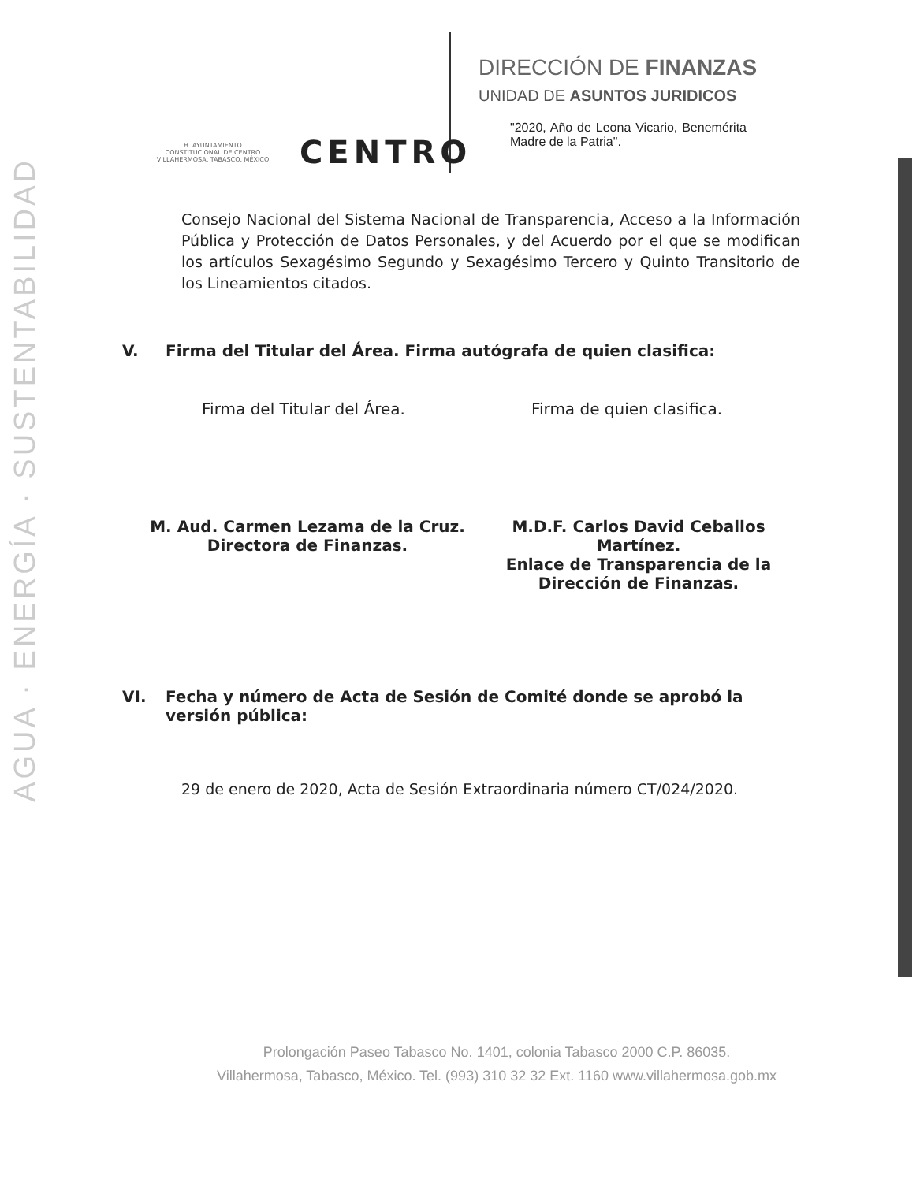AGUA · ENERGÍA · SUSTENTABILIDAD
H. AYUNTAMIENTO
CONSTITUCIONAL DE CENTRO
VILLAHERMOSA, TABASCO, MÉXICO
CENTRO
DIRECCIÓN DE FINANZAS
UNIDAD DE ASUNTOS JURIDICOS
"2020, Año de Leona Vicario, Benemérita Madre de la Patria".
Consejo Nacional del Sistema Nacional de Transparencia, Acceso a la Información Pública y Protección de Datos Personales, y del Acuerdo por el que se modifican los artículos Sexagésimo Segundo y Sexagésimo Tercero y Quinto Transitorio de los Lineamientos citados.
V. Firma del Titular del Área. Firma autógrafa de quien clasifica:
Firma del Titular del Área. Firma de quien clasifica.
M. Aud. Carmen Lezama de la Cruz.
Directora de Finanzas.
M.D.F. Carlos David Ceballos Martínez.
Enlace de Transparencia de la Dirección de Finanzas.
VI. Fecha y número de Acta de Sesión de Comité donde se aprobó la versión pública:
29 de enero de 2020, Acta de Sesión Extraordinaria número CT/024/2020.
Prolongación Paseo Tabasco No. 1401, colonia Tabasco 2000 C.P. 86035.
Villahermosa, Tabasco, México. Tel. (993) 310 32 32 Ext. 1160 www.villahermosa.gob.mx